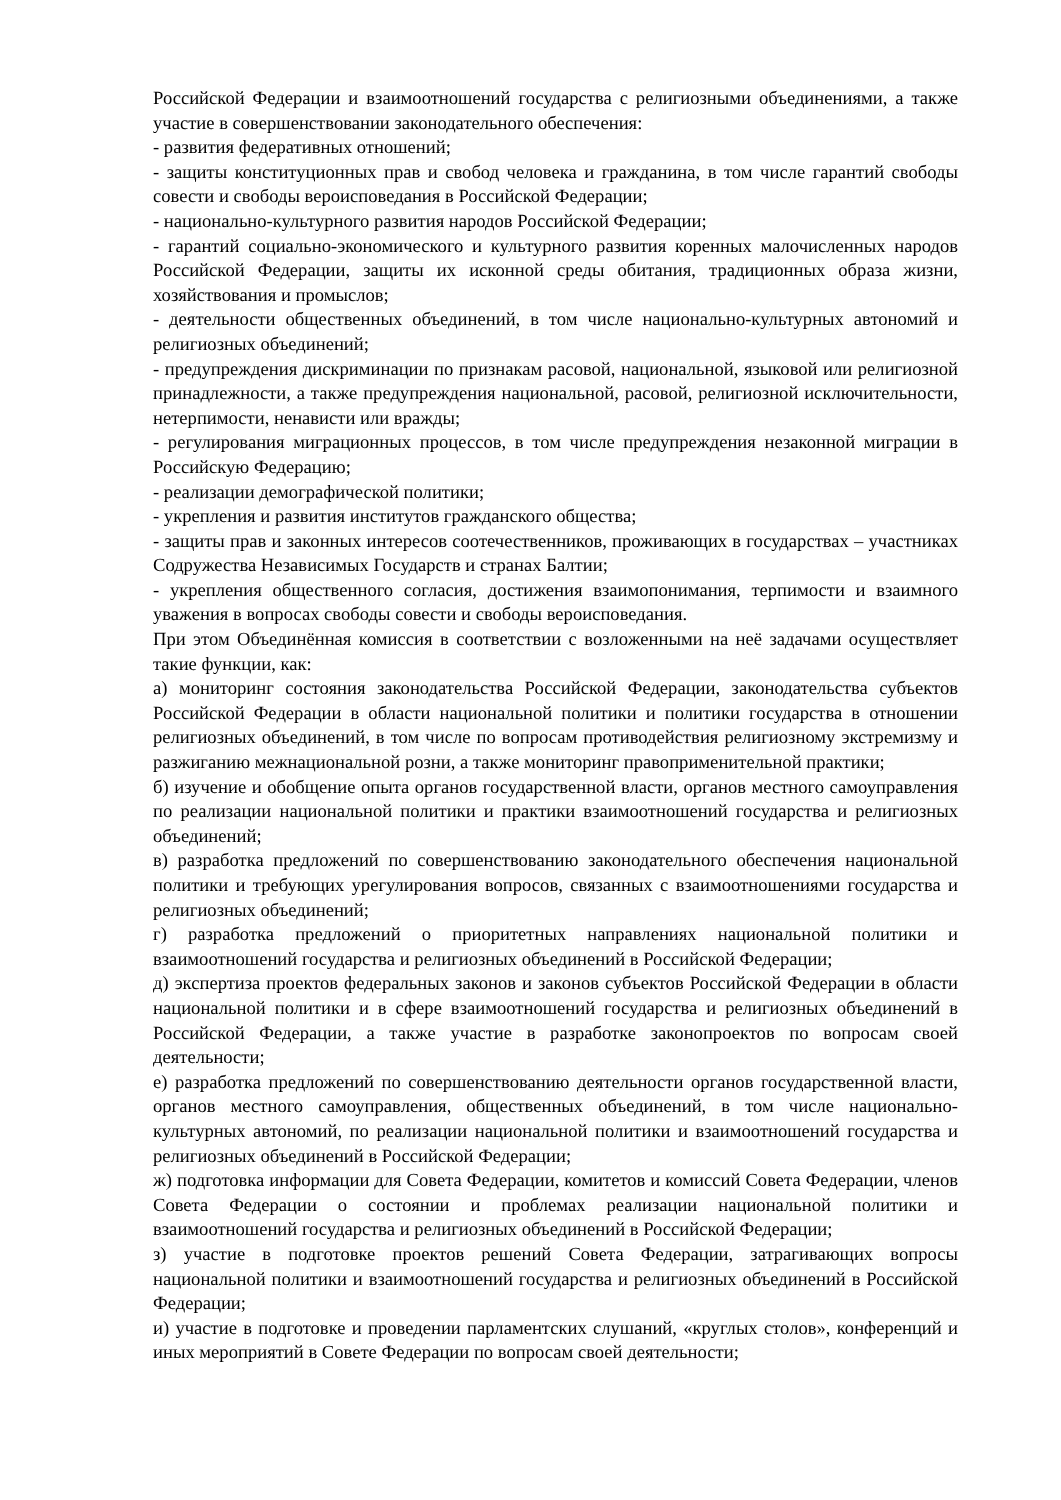Российской Федерации и взаимоотношений государства с религиозными объединениями, а также участие в совершенствовании законодательного обеспечения:
- развития федеративных отношений;
- защиты конституционных прав и свобод человека и гражданина, в том числе гарантий свободы совести и свободы вероисповедания в Российской Федерации;
- национально-культурного развития народов Российской Федерации;
- гарантий социально-экономического и культурного развития коренных малочисленных народов Российской Федерации, защиты их исконной среды обитания, традиционных образа жизни, хозяйствования и промыслов;
- деятельности общественных объединений, в том числе национально-культурных автономий и религиозных объединений;
- предупреждения дискриминации по признакам расовой, национальной, языковой или религиозной принадлежности, а также предупреждения национальной, расовой, религиозной исключительности, нетерпимости, ненависти или вражды;
- регулирования миграционных процессов, в том числе предупреждения незаконной миграции в Российскую Федерацию;
- реализации демографической политики;
- укрепления и развития институтов гражданского общества;
- защиты прав и законных интересов соотечественников, проживающих в государствах – участниках Содружества Независимых Государств и странах Балтии;
- укрепления общественного согласия, достижения взаимопонимания, терпимости и взаимного уважения в вопросах свободы совести и свободы вероисповедания.
При этом Объединённая комиссия в соответствии с возложенными на неё задачами осуществляет такие функции, как:
а) мониторинг состояния законодательства Российской Федерации, законодательства субъектов Российской Федерации в области национальной политики и политики государства в отношении религиозных объединений, в том числе по вопросам противодействия религиозному экстремизму и разжиганию межнациональной розни, а также мониторинг правоприменительной практики;
б) изучение и обобщение опыта органов государственной власти, органов местного самоуправления по реализации национальной политики и практики взаимоотношений государства и религиозных объединений;
в) разработка предложений по совершенствованию законодательного обеспечения национальной политики и требующих урегулирования вопросов, связанных с взаимоотношениями государства и религиозных объединений;
г) разработка предложений о приоритетных направлениях национальной политики и взаимоотношений государства и религиозных объединений в Российской Федерации;
д) экспертиза проектов федеральных законов и законов субъектов Российской Федерации в области национальной политики и в сфере взаимоотношений государства и религиозных объединений в Российской Федерации, а также участие в разработке законопроектов по вопросам своей деятельности;
е) разработка предложений по совершенствованию деятельности органов государственной власти, органов местного самоуправления, общественных объединений, в том числе национально-культурных автономий, по реализации национальной политики и взаимоотношений государства и религиозных объединений в Российской Федерации;
ж) подготовка информации для Совета Федерации, комитетов и комиссий Совета Федерации, членов Совета Федерации о состоянии и проблемах реализации национальной политики и взаимоотношений государства и религиозных объединений в Российской Федерации;
з) участие в подготовке проектов решений Совета Федерации, затрагивающих вопросы национальной политики и взаимоотношений государства и религиозных объединений в Российской Федерации;
и) участие в подготовке и проведении парламентских слушаний, «круглых столов», конференций и иных мероприятий в Совете Федерации по вопросам своей деятельности;